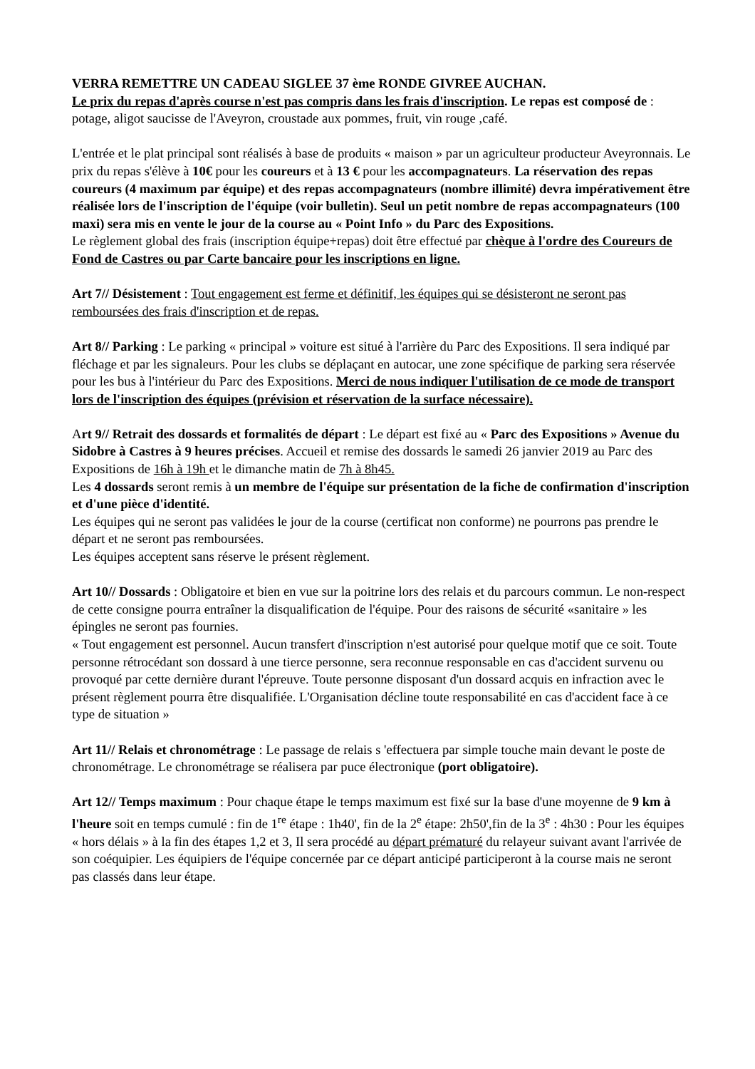VERRA REMETTRE UN CADEAU SIGLEE 37 ème RONDE GIVREE AUCHAN.
Le prix du repas d'après course n'est pas compris dans les frais d'inscription. Le repas est composé de : potage, aligot saucisse de l'Aveyron, croustade aux pommes, fruit, vin rouge ,café.
L'entrée et le plat principal sont réalisés à base de produits « maison » par un agriculteur producteur Aveyronnais. Le prix du repas s'élève à 10€ pour les coureurs et à 13 € pour les accompagnateurs. La réservation des repas coureurs (4 maximum par équipe) et des repas accompagnateurs (nombre illimité) devra impérativement être réalisée lors de l'inscription de l'équipe (voir bulletin). Seul un petit nombre de repas accompagnateurs (100 maxi) sera mis en vente le jour de la course au « Point Info » du Parc des Expositions.
Le règlement global des frais (inscription équipe+repas) doit être effectué par chèque à l'ordre des Coureurs de Fond de Castres ou par Carte bancaire pour les inscriptions en ligne.
Art 7// Désistement : Tout engagement est ferme et définitif, les équipes qui se désisteront ne seront pas remboursées des frais d'inscription et de repas.
Art 8// Parking : Le parking « principal » voiture est situé à l'arrière du Parc des Expositions. Il sera indiqué par fléchage et par les signaleurs. Pour les clubs se déplaçant en autocar, une zone spécifique de parking sera réservée pour les bus à l'intérieur du Parc des Expositions. Merci de nous indiquer l'utilisation de ce mode de transport lors de l'inscription des équipes (prévision et réservation de la surface nécessaire).
Art 9// Retrait des dossards et formalités de départ : Le départ est fixé au « Parc des Expositions » Avenue du Sidobre à Castres à 9 heures précises. Accueil et remise des dossards le samedi 26 janvier 2019 au Parc des Expositions de 16h à 19h et le dimanche matin de 7h à 8h45.
Les 4 dossards seront remis à un membre de l'équipe sur présentation de la fiche de confirmation d'inscription et d'une pièce d'identité.
Les équipes qui ne seront pas validées le jour de la course (certificat non conforme) ne pourrons pas prendre le départ et ne seront pas remboursées.
Les équipes acceptent sans réserve le présent règlement.
Art 10// Dossards : Obligatoire et bien en vue sur la poitrine lors des relais et du parcours commun. Le non-respect de cette consigne pourra entraîner la disqualification de l'équipe. Pour des raisons de sécurité «sanitaire » les épingles ne seront pas fournies.
« Tout engagement est personnel. Aucun transfert d'inscription n'est autorisé pour quelque motif que ce soit. Toute personne rétrocédant son dossard à une tierce personne, sera reconnue responsable en cas d'accident survenu ou provoqué par cette dernière durant l'épreuve. Toute personne disposant d'un dossard acquis en infraction avec le présent règlement pourra être disqualifiée. L'Organisation décline toute responsabilité en cas d'accident face à ce type de situation »
Art 11// Relais et chronométrage : Le passage de relais s 'effectuera par simple touche main devant le poste de chronométrage. Le chronométrage se réalisera par puce électronique (port obligatoire).
Art 12// Temps maximum : Pour chaque étape le temps maximum est fixé sur la base d'une moyenne de 9 km à l'heure soit en temps cumulé : fin de 1<sup>re</sup> étape : 1h40', fin de la 2<sup>e</sup> étape: 2h50',fin de la 3<sup>e</sup> : 4h30 : Pour les équipes « hors délais » à la fin des étapes 1,2 et 3, Il sera procédé au départ prématuré du relayeur suivant avant l'arrivée de son coéquipier. Les équipiers de l'équipe concernée par ce départ anticipé participeront à la course mais ne seront pas classés dans leur étape.